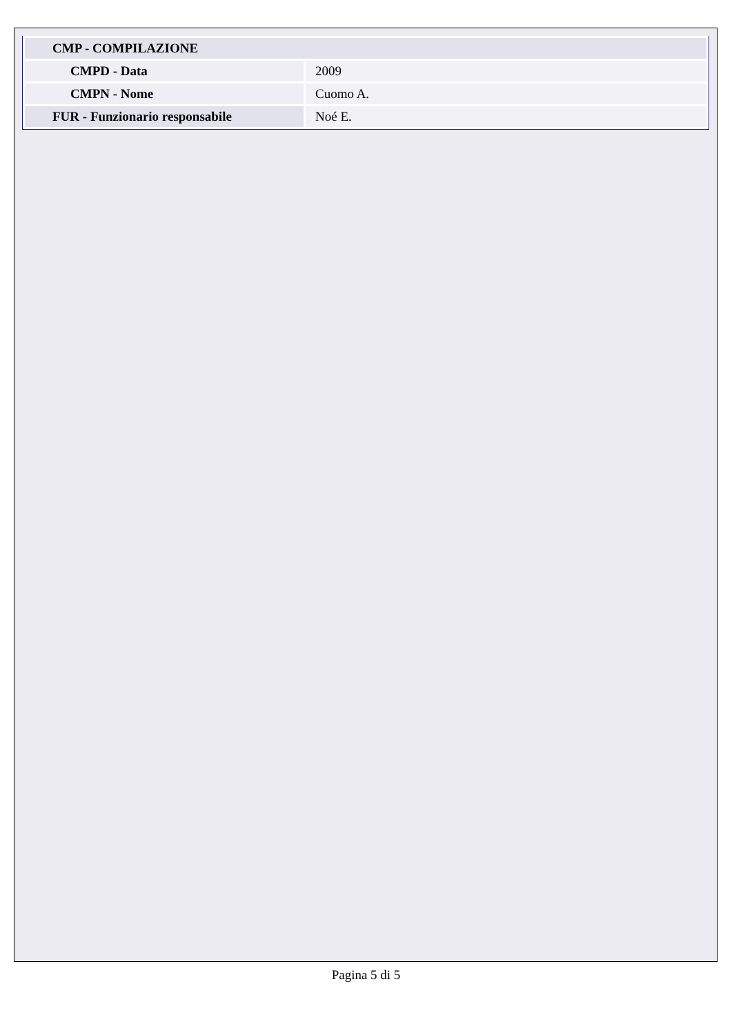| CMP - COMPILAZIONE | |
| CMPD - Data | 2009 |
| CMPN - Nome | Cuomo A. |
| FUR - Funzionario responsabile | Noé E. |
Pagina 5 di 5